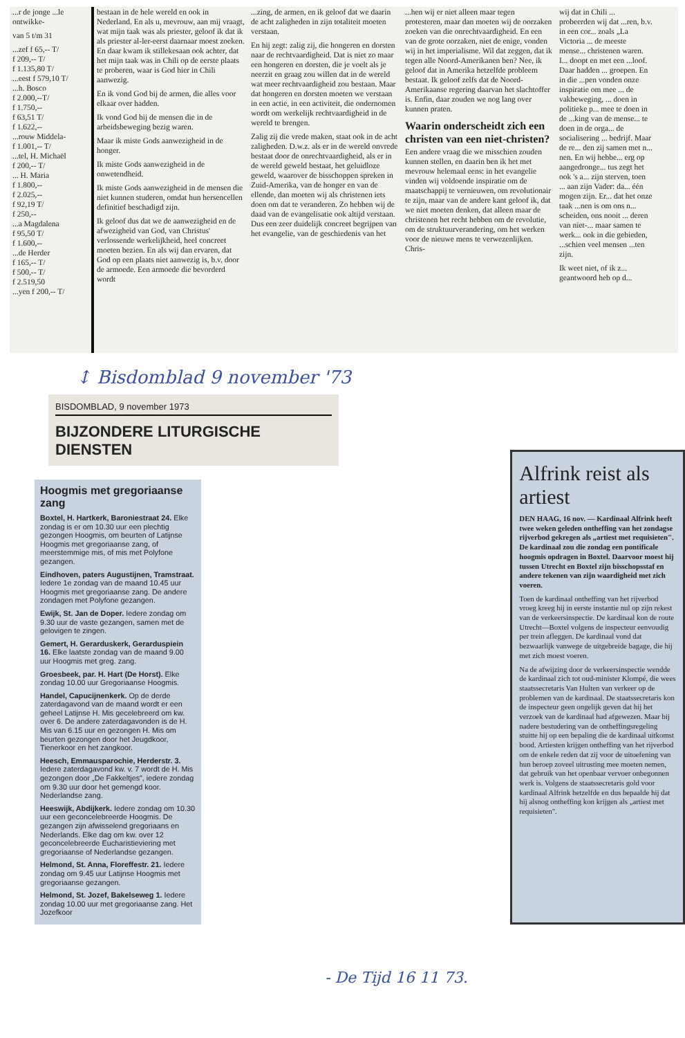...r de jonge ...le ontwikke-
van 5 t/m 31
...zef f 65,-- T/
f 209,-- T/
f 1.135,80 T/
...eest f 579,10 T/
...h. Bosco
f 2.000,--T/
f 1.750,--
f 63,51 T/
f 1.622,--
...rouw Middela-
f 1.001,-- T/
...tel, H. Michaël
f 200,-- T/
... H. Maria
f 1.800,--
f 2.025,--
f 92,19 T/
f 250,--
...a Magdalena
f 95,50 T/
f 1.600,--
...de Herder
f 165,-- T/
f 500,-- T/
f 2.519,50
...yen f 200,-- T/
bestaan in de hele wereld en ook in Nederland. En als u, mevrouw, aan mij vraagt, wat mijn taak was als priester, geloof ik dat ik als priester al-ler-eerst daarnaar moest zoeken. En daar kwam ik stillekesaan ook achter, dat het mijn taak was in Chili op de eerste plaats te proberen, waar is God hier in Chili aanwezig.
En ik vond God bij de armen, die alles voor elkaar over hadden.
Ik vond God bij de mensen die in de arbeidsbeweging bezig waren.
Maar ik miste Gods aanwezigheid in de honger.
Ik miste Gods aanwezigheid in de onwetendheid.
Ik miste Gods aanwezigheid in de mensen die niet kunnen studeren, omdat hun hersencellen definitief beschadigd zijn.
Ik geloof dus dat we de aanwezigheid en de afwezigheid van God, van Christus' verlossende werkelijkheid, heel concreet moeten bezien. En als wij dan ervaren, dat God op een plaats niet aanwezig is, b.v. door de armoede. Een armoede die bevorderd wordt
...zing, de armen, en ik geloof dat we daarin de acht zaligheden in zijn totaliteit moeten verstaan.
En hij zegt: zalig zij, die hongeren en dorsten naar de rechtvaardigheid. Dat is niet zo maar een hongeren en dorsten, die je voelt als je neerzit en graag zou willen dat in de wereld wat meer rechtvaardigheid zou bestaan. Maar dat hongeren en dorsten moeten we verstaan in een actie, in een activiteit, die ondernomen wordt om werkelijk rechtvaardigheid in de wereld te brengen.
Zalig zij die vrede maken, staat ook in de acht zaligheden. D.w.z. als er in de wereld onvrede bestaat door de onrechtvaardigheid, als er in de wereld geweld bestaat, het geluidloze geweld, waarover de bisschoppen spreken in Zuid-Amerika, van de honger en van de ellende, dan moeten wij als christenen iets doen om dat te veranderen. Zo hebben wij de daad van de evangelisatie ook altijd verstaan. Dus een zeer duidelijk concreet begrijpen van het evangelie, van de geschiedenis van het
...hen wij er niet alleen maar tegen protesteren, maar dan moeten wij de oorzaken zoeken van die onrechtvaardigheid. En een van de grote oorzaken, niet de enige, vonden wij in het imperialisme. Wil dat zeggen, dat ik tegen alle Noord-Amerikanen ben? Nee, ik geloof dat in Amerika hetzelfde probleem bestaat. Ik geloof zelfs dat de Noord-Amerikaanse regering daarvan het slachtoffer is. Enfin, daar zouden we nog lang over kunnen praten.
Waarin onderscheidt zich een christen van een niet-christen?
Een andere vraag die we misschien zouden kunnen stellen, en daarin ben ik het met mevrouw helemaal eens: in het evangelie vinden wij voldoende inspiratie om de maatschappij te vernieuwen, om revolutionair te zijn, maar van de andere kant geloof ik, dat we niet moeten denken, dat alleen maar de christenen het recht hebben om de revolutie, om de struktuurverandering, om het werken voor de nieuwe mens te verwezenlijken. Chris-
wij dat in Chili ... probeerden wij dat ...ren, b.v. in een cor... zoals „La Victoria ... de meeste mense... christenen waren. I... doopt en met een ...loof. Daar hadden ... groepen. En in die ...pen vonden onze inspiratie om mee ... de vakbeweging, ... doen in politieke p... mee te doen in de ...king van de mense... te doen in de orga... de socialisering ... bedrijf. Maar de re... den zij samen met n... nen. En wij hebbe... erg op aangedronge... tus zegt het ook 's a... zijn sterven, toen ... aan zijn Vader: da... één mogen zijn. Er... dat het onze taak ...nen is om ons n... scheiden, ons nooit ... deren van niet-... maar samen te werk... ook in die gebieden, ...schien veel mensen ...ten zijn.
Ik weet niet, of ik z... geantwoord heb op d...
↕ Bisdomblad 9 november '73
BISDOMBLAD, 9 november 1973
BIJZONDERE LITURGISCHE DIENSTEN
Hoogmis met gregoriaanse zang
Boxtel, H. Hartkerk, Baroniestraat 24. Elke zondag is er om 10.30 uur een plechtig gezongen Hoogmis, om beurten of Latijnse Hoogmis met gregoriaanse zang, of meerstemmige mis, of mis met Polyfone gezangen.
Eindhoven, paters Augustijnen, Tramstraat. Iedere 1e zondag van de maand 10.45 uur Hoogmis met gregoriaanse zang. De andere zondagen met Polyfone gezangen.
Ewijk, St. Jan de Doper. Iedere zondag om 9.30 uur de vaste gezangen, samen met de gelovigen te zingen.
Gemert, H. Gerarduskerk, Gerarduspiein 16. Elke laatste zondag van de maand 9.00 uur Hoogmis met greg. zang.
Groesbeek, par. H. Hart (De Horst). Elke zondag 10.00 uur Gregoriaanse Hoogmis.
Handel, Capucijnenkerk. Op de derde zaterdagavond van de maand wordt er een geheel Latijnse H. Mis gecelebreerd om kw. over 6. De andere zaterdagavonden is de H. Mis van 6.15 uur en gezongen H. Mis om beurten gezongen door het Jeugdkoor, Tienerkoor en het zangkoor.
Heesch, Emmausparochie, Herderstr. 3. Iedere zaterdagavond kw. v. 7 wordt de H. Mis gezongen door „De Fakkeltjes", iedere zondag om 9.30 uur door het gemengd koor. Nederlandse zang.
Heeswijk, Abdijkerk. Iedere zondag om 10.30 uur een geconcelebreerde Hoogmis. De gezangen zijn afwisselend gregoriaans en Nederlands. Elke dag om kw. over 12 geconcelebreerde Eucharistieviering met gregoriaanse of Nederlandse gezangen.
Helmond, St. Anna, Floreffestr. 21. Iedere zondag om 9.45 uur Latijnse Hoogmis met gregoriaanse gezangen.
Helmond, St. Jozef, Bakelseweg 1. Iedere zondag 10.00 uur met gregoriaanse zang. Het Jozefkoor
Alfrink reist als artiest
DEN HAAG, 16 nov. — Kardinaal Alfrink heeft twee weken geleden ontheffing van het zondagse rijverbod gekregen als „artiest met requisieten". De kardinaal zou die zondag een pontificale hoogmis opdragen in Boxtel. Daarvoor moest hij tussen Utrecht en Boxtel zijn bisschopsstaf en andere tekenen van zijn waardigheid met zich voeren.
Toen de kardinaal ontheffing van het rijverbod vroeg kreeg hij in eerste instantie nul op zijn rekest van de verkeersinspectie. De kardinaal kon de route Utrecht—Boxtel volgens de inspecteur eenvoudig per trein afleggen. De kardinaal vond dat bezwaarlijk vanwege de uitgebreide bagage, die hij met zich moest voeren.
Na de afwijzing door de verkeersinspectie wendde de kardinaal zich tot oud-minister Klompé, die wees staatssecretaris Van Hulten van verkeer op de problemen van de kardinaal. De staatssecretaris kon de inspecteur geen ongelijk geven dat hij het verzoek van de kardinaal had afgewezen. Maar bij nadere bestudering van de ontheffingsregeling stuitte hij op een bepaling die de kardinaal uitkomst bood. Artiesten krijgen ontheffing van het rijverbod om de enkele reden dat zij voor de uitoefening van hun beroep zoveel uitrusting mee moeten nemen, dat gebruik van het openbaar vervoer onbegonnen werk is. Volgens de staatssecretaris gold voor kardinaal Alfrink hetzelfde en dus bepaalde hij dat hij alsnog ontheffing kon krijgen als „artiest met requisieten".
- De Tijd 16 11 73.